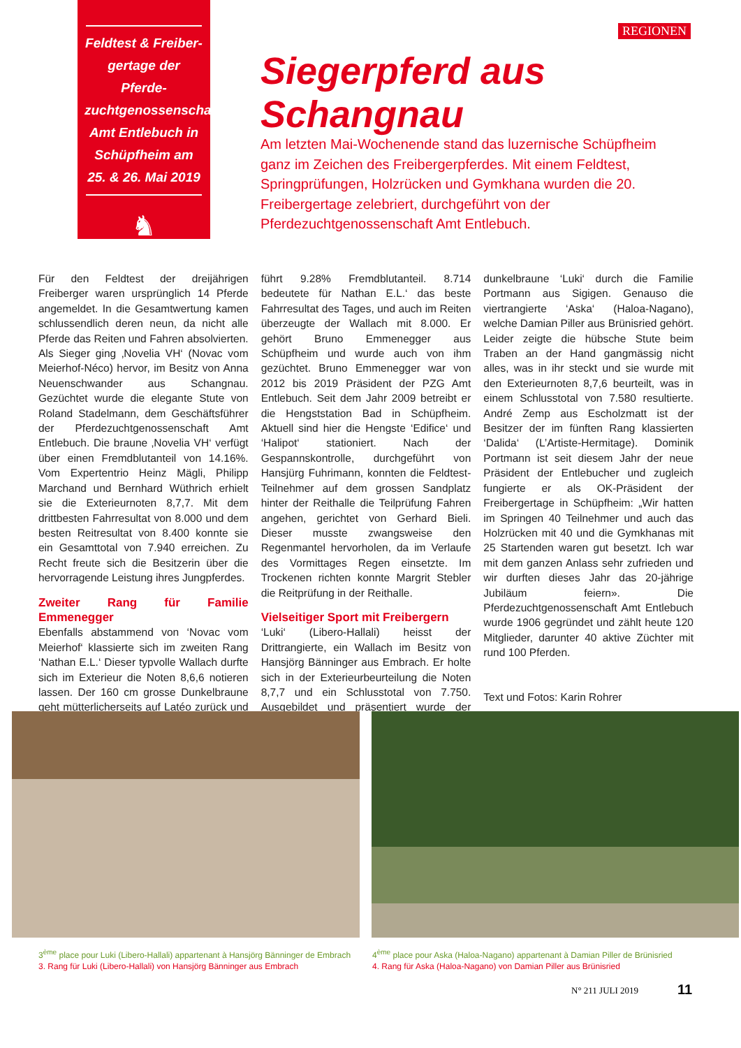Feldtest & Freiber­gertage der Pferde­zuchtgenossenschaft Amt Entlebuch in Schüpfheim am 25. & 26. Mai 2019
♞
REGIONEN
Siegerpferd aus Schangnau
Am letzten Mai-Wochenende stand das luzernische Schüpfheim ganz im Zeichen des Freibergerpferdes. Mit einem Feldtest, Springprüfungen, Holzrücken und Gymkhana wurden die 20. Freibergertage zelebriert, durchgeführt von der Pferdezuchtgenossenschaft Amt Entlebuch.
Für den Feldtest der dreijährigen Freiberger waren ursprünglich 14 Pferde angemeldet. In die Gesamtwertung kamen schlussendlich deren neun, da nicht alle Pferde das Reiten und Fahren absolvierten. Als Sieger ging ‚Novelia VH‘ (Novac vom Meierhof-Néco) hervor, im Besitz von Anna Neuenschwander aus Schangnau. Gezüchtet wurde die elegante Stute von Roland Stadelmann, dem Geschäftsführer der Pferdezuchtgenossenschaft Amt Entlebuch. Die braune ‚Novelia VH‘ verfügt über einen Fremdblutanteil von 14.16%. Vom Expertentrio Heinz Mägli, Philipp Marchand und Bernhard Wüthrich erhielt sie die Exterieurnoten 8,7,7. Mit dem drittbesten Fahrresultat von 8.000 und dem besten Reitresultat von 8.400 konnte sie ein Gesamttotal von 7.940 erreichen. Zu Recht freute sich die Besitzerin über die hervorragende Leistung ihres Jungpferdes.
Zweiter Rang für Familie Emmenegger
Ebenfalls abstammend von ‘Novac vom Meierhof‘ klassierte sich im zweiten Rang ‘Nathan E.L.‘ Dieser typvolle Wallach durfte sich im Exterieur die Noten 8,6,6 notieren lassen. Der 160 cm grosse Dunkelbraune geht mütterlicherseits auf Latéo zurück und führt 9.28% Fremdblutanteil. 8.714 bedeutete für Nathan E.L.‘ das beste Fahrresultat des Tages, und auch im Reiten überzeugte der Wallach mit 8.000. Er gehört Bruno Emmenegger aus Schüpfheim und wurde auch von ihm gezüchtet. Bruno Emmenegger war von 2012 bis 2019 Präsident der PZG Amt Entlebuch. Seit dem Jahr 2009 betreibt er die Hengststation Bad in Schüpfheim. Aktuell sind hier die Hengste ‘Edifice‘ und ‘Halipot‘ stationiert. Nach der Gespannskontrolle, durchgeführt von Hansjürg Fuhrimann, konnten die Feldtest-Teilnehmer auf dem grossen Sandplatz hinter der Reithalle die Teilprüfung Fahren angehen, gerichtet von Gerhard Bieli. Dieser musste zwangsweise den Regenmantel hervorholen, da im Verlaufe des Vormittages Regen einsetzte. Im Trockenen richten konnte Margrit Stebler die Reitprüfung in der Reithalle.
Vielseitiger Sport mit Freibergern
‘Luki‘ (Libero-Hallali) heisst der Drittrangierte, ein Wallach im Besitz von Hansjörg Bänninger aus Embrach. Er holte sich in der Exterieurbeurteilung die Noten 8,7,7 und ein Schlusstotal von 7.750. Ausgebildet und präsentiert wurde der dunkelbraune ‘Luki‘ durch die Familie Portmann aus Sigigen. Genauso die viertrangierte ‘Aska‘ (Haloa-Nagano), welche Damian Piller aus Brünisried gehört. Leider zeigte die hübsche Stute beim Traben an der Hand gangmässig nicht alles, was in ihr steckt und sie wurde mit den Exterieurnoten 8,7,6 beurteilt, was in einem Schlusstotal von 7.580 resultierte. André Zemp aus Escholzmatt ist der Besitzer der im fünften Rang klassierten ‘Dalida‘ (L’Artiste-Hermitage). Dominik Portmann ist seit diesem Jahr der neue Präsident der Entlebucher und zugleich fungierte er als OK-Präsident der Freibergertage in Schüpfheim: „Wir hatten im Springen 40 Teilnehmer und auch das Holzrücken mit 40 und die Gymkhanas mit 25 Startenden waren gut besetzt. Ich war mit dem ganzen Anlass sehr zufrieden und wir durften dieses Jahr das 20-jährige Jubiläum feiern». Die Pferdezuchtgenossenschaft Amt Entlebuch wurde 1906 gegründet und zählt heute 120 Mitglieder, darunter 40 aktive Züchter mit rund 100 Pferden.
Text und Fotos: Karin Rohrer
3<sup>ème</sup> place pour Luki (Libero-Hallali) appartenant à Hansjörg Bänninger de Embrach
3. Rang für Luki (Libero-Hallali) von Hansjörg Bänninger aus Embrach
4<sup>ème</sup> place pour Aska (Haloa-Nagano) appartenant à Damian Piller de Brünisried
4. Rang für Aska (Haloa-Nagano) von Damian Piller aus Brünisried
N° 211 JULI 2019 11